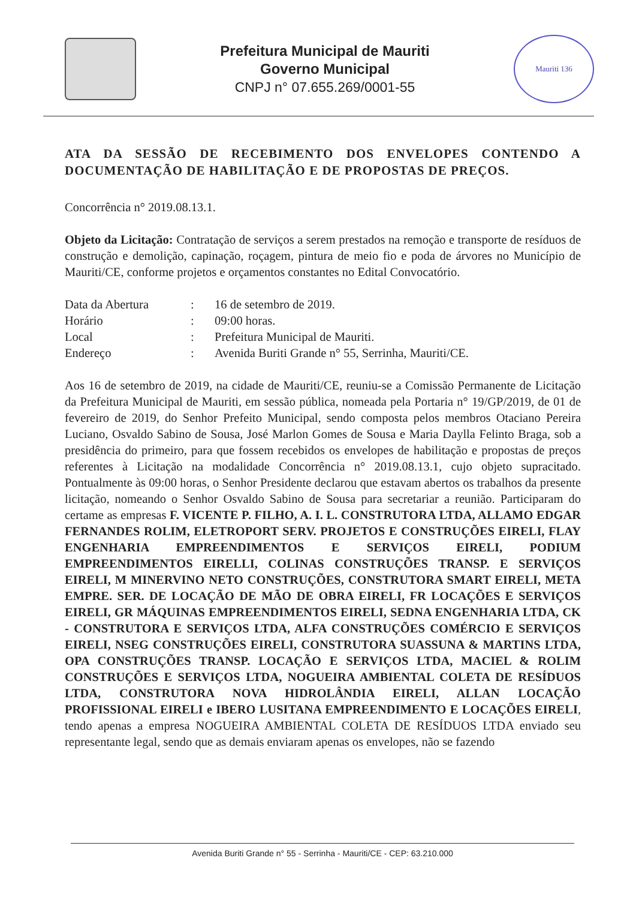Prefeitura Municipal de Mauriti
Governo Municipal
CNPJ n° 07.655.269/0001-55
Mauriti 136
ATA DA SESSÃO DE RECEBIMENTO DOS ENVELOPES CONTENDO A DOCUMENTAÇÃO DE HABILITAÇÃO E DE PROPOSTAS DE PREÇOS.
Concorrência n° 2019.08.13.1.
Objeto da Licitação: Contratação de serviços a serem prestados na remoção e transporte de resíduos de construção e demolição, capinação, roçagem, pintura de meio fio e poda de árvores no Município de Mauriti/CE, conforme projetos e orçamentos constantes no Edital Convocatório.
| Data da Abertura | : | 16 de setembro de 2019. |
| Horário | : | 09:00 horas. |
| Local | : | Prefeitura Municipal de Mauriti. |
| Endereço | : | Avenida Buriti Grande n° 55, Serrinha, Mauriti/CE. |
Aos 16 de setembro de 2019, na cidade de Mauriti/CE, reuniu-se a Comissão Permanente de Licitação da Prefeitura Municipal de Mauriti, em sessão pública, nomeada pela Portaria n° 19/GP/2019, de 01 de fevereiro de 2019, do Senhor Prefeito Municipal, sendo composta pelos membros Otaciano Pereira Luciano, Osvaldo Sabino de Sousa, José Marlon Gomes de Sousa e Maria Daylla Felinto Braga, sob a presidência do primeiro, para que fossem recebidos os envelopes de habilitação e propostas de preços referentes à Licitação na modalidade Concorrência n° 2019.08.13.1, cujo objeto supracitado. Pontualmente às 09:00 horas, o Senhor Presidente declarou que estavam abertos os trabalhos da presente licitação, nomeando o Senhor Osvaldo Sabino de Sousa para secretariar a reunião. Participaram do certame as empresas F. VICENTE P. FILHO, A. I. L. CONSTRUTORA LTDA, ALLAMO EDGAR FERNANDES ROLIM, ELETROPORT SERV. PROJETOS E CONSTRUÇÕES EIRELI, FLAY ENGENHARIA EMPREENDIMENTOS E SERVIÇOS EIRELI, PODIUM EMPREENDIMENTOS EIRELLI, COLINAS CONSTRUÇÕES TRANSP. E SERVIÇOS EIRELI, M MINERVINO NETO CONSTRUÇÕES, CONSTRUTORA SMART EIRELI, META EMPRE. SER. DE LOCAÇÃO DE MÃO DE OBRA EIRELI, FR LOCAÇÕES E SERVIÇOS EIRELI, GR MÁQUINAS EMPREENDIMENTOS EIRELI, SEDNA ENGENHARIA LTDA, CK - CONSTRUTORA E SERVIÇOS LTDA, ALFA CONSTRUÇÕES COMÉRCIO E SERVIÇOS EIRELI, NSEG CONSTRUÇÕES EIRELI, CONSTRUTORA SUASSUNA & MARTINS LTDA, OPA CONSTRUÇÕES TRANSP. LOCAÇÃO E SERVIÇOS LTDA, MACIEL & ROLIM CONSTRUÇÕES E SERVIÇOS LTDA, NOGUEIRA AMBIENTAL COLETA DE RESÍDUOS LTDA, CONSTRUTORA NOVA HIDROLÂNDIA EIRELI, ALLAN LOCAÇÃO PROFISSIONAL EIRELI e IBERO LUSITANA EMPREENDIMENTO E LOCAÇÕES EIRELI, tendo apenas a empresa NOGUEIRA AMBIENTAL COLETA DE RESÍDUOS LTDA enviado seu representante legal, sendo que as demais enviaram apenas os envelopes, não se fazendo
Avenida Buriti Grande n° 55 - Serrinha - Mauriti/CE - CEP: 63.210.000